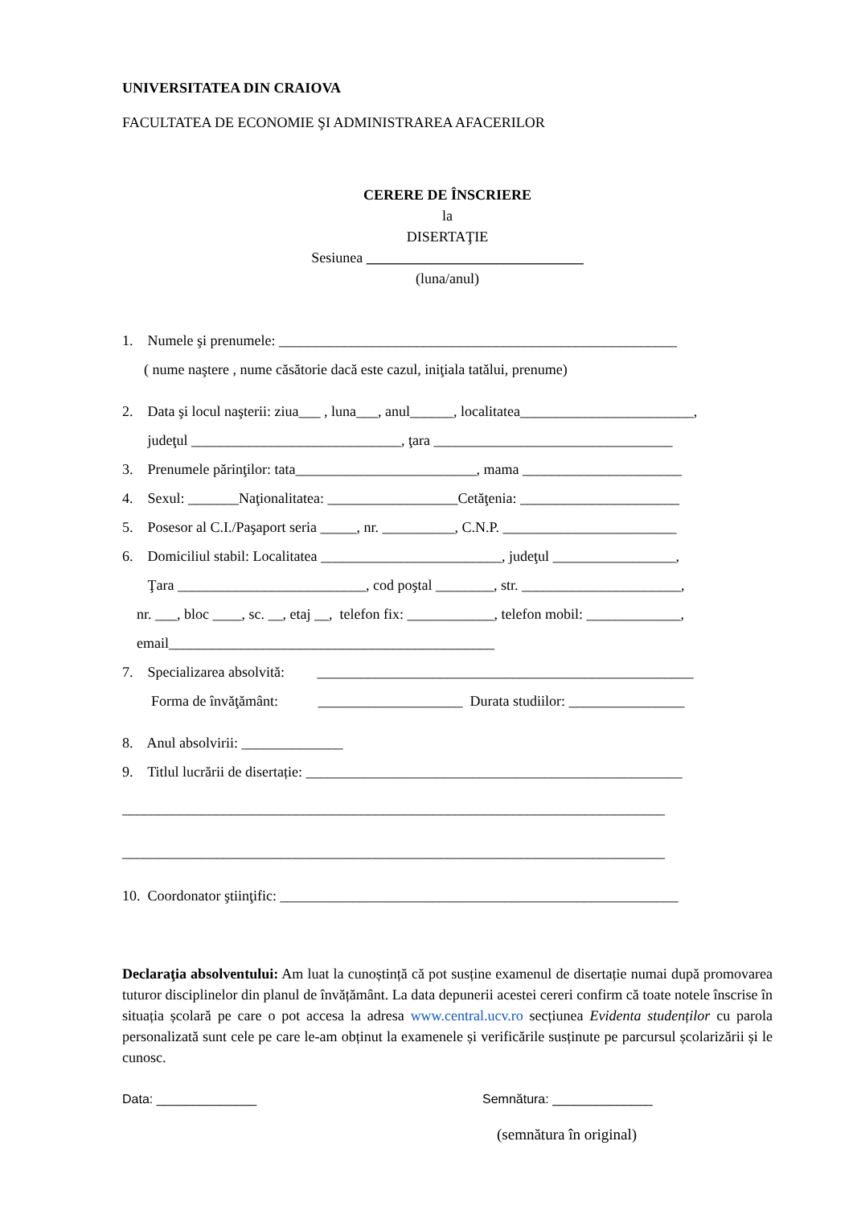UNIVERSITATEA DIN CRAIOVA
FACULTATEA DE ECONOMIE ŞI ADMINISTRAREA AFACERILOR
CERERE DE ÎNSCRIERE
la
DISERTAŢIE
Sesiunea ______________________________
(luna/anul)
1. Numele şi prenumele: _______________________________________________________
( nume naştere , nume căsătorie dacă este cazul, iniţiala tatălui, prenume)
2. Data şi locul naşterii: ziua___ , luna___, anul______, localitatea________________________,
judeţul _____________________________, ţara _________________________________
3. Prenumele părinţilor: tata_________________________, mama ______________________
4. Sexul: _______Naţionalitatea: __________________Cetăţenia: ______________________
5. Posesor al C.I./Paşaport seria _____, nr. __________, C.N.P. ________________________
6. Domiciliul stabil: Localitatea _________________________, judeţul _________________,
Ţara __________________________, cod poştal ________, str. ______________________,
nr. ___, bloc ____, sc. __, etaj __, telefon fix: ____________, telefon mobil: _____________,
email_____________________________________________
7. Specializarea absolvită: ____________________________________________________
Forma de învăţământ: ____________________ Durata studiilor: ________________
8. Anul absolvirii: ______________
9. Titlul lucrării de disertație: ____________________________________________________
___________________________________________________________________________
___________________________________________________________________________
10. Coordonator ştiinţific: _______________________________________________________
Declaraţia absolventului: Am luat la cunoștință că pot susține examenul de disertație numai după promovarea tuturor disciplinelor din planul de învățământ. La data depunerii acestei cereri confirm că toate notele înscrise în situația școlară pe care o pot accesa la adresa www.central.ucv.ro secțiunea Evidenta studenților cu parola personalizată sunt cele pe care le-am obținut la examenele și verificările susținute pe parcursul școlarizării și le cunosc.
Data: ______________ Semnătura: ______________
(semnătura în original)